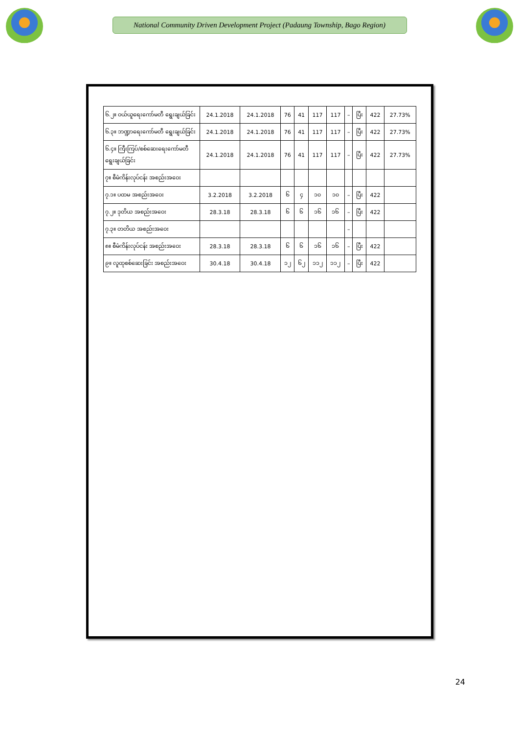National Community Driven Development Project (Padaung Township, Bago Region)
| ၆.၂။ ဝယ်ယူရေးကော်မတီ ရွေးချယ်ခြင်း | 24.1.2018 | 24.1.2018 | 76 | 41 | 117 | 117 | – | ပြီး | 422 | 27.73% |
| ၆.၃။ ဘဏ္ဍာရေးကော်မတီ ရွေးချယ်ခြင်း | 24.1.2018 | 24.1.2018 | 76 | 41 | 117 | 117 | – | ပြီး | 422 | 27.73% |
| ၆.၄။ ကြီးကြပ်/စစ်ဆေးရေးကော်မတီ ရွေးချယ်ခြင်း | 24.1.2018 | 24.1.2018 | 76 | 41 | 117 | 117 | – | ပြီး | 422 | 27.73% |
| ၇။ စီမံကိန်းလုပ်ငန်း အစည်းအဝေး | | | | | | | | | | |
| ၇.၁။ ပထမ အစည်းအဝေး | 3.2.2018 | 3.2.2018 | ၆ | ၄ | ၁၀ | ၁၀ | – | ပြီး | 422 | |
| ၇.၂။ ဒုတိယ အစည်းအဝေး | 28.3.18 | 28.3.18 | ၆ | ၆ | ၁၆ | ၁၆ | – | ပြီး | 422 | |
| ၇.၃။ တတိယ အစည်းအဝေး | | | | | | | – | | | |
| ၈။ စီမံကိန်းလုပ်ငန်း အစည်းအဝေး | 28.3.18 | 28.3.18 | ၆ | ၆ | ၁၆ | ၁၆ | – | ပြီး | 422 | |
| ၉။ လူထုစစ်ဆေးခြင်း အစည်းအဝေး | 30.4.18 | 30.4.18 | ၁၂ | ၆၂ | ၁၁၂ | ၁၁၂ | – | ပြီး | 422 | |
24